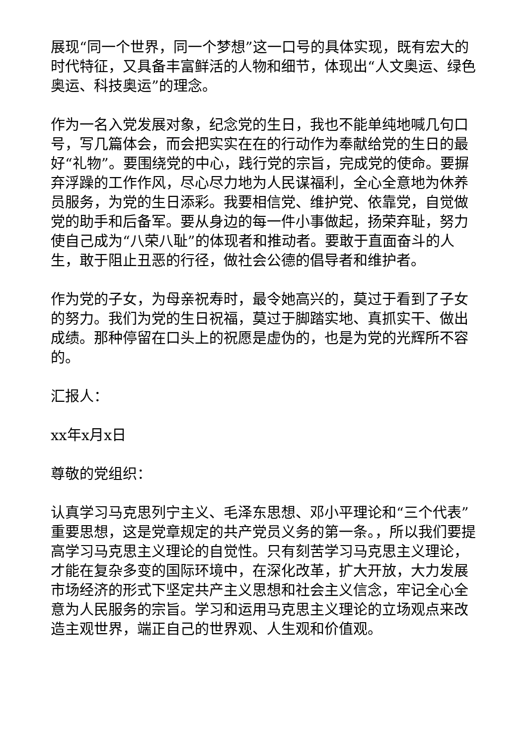展现“同一个世界，同一个梦想”这一口号的具体实现，既有宏大的时代特征，又具备丰富鲜活的人物和细节，体现出“人文奥运、绿色奥运、科技奥运”的理念。
作为一名入党发展对象，纪念党的生日，我也不能单纯地喊几句口号，写几篇体会，而会把实实在在的行动作为奉献给党的生日的最好“礼物”。要围绕党的中心，践行党的宗旨，完成党的使命。要摒弃浮躁的工作作风，尽心尽力地为人民谋福利，全心全意地为休养员服务，为党的生日添彩。我要相信党、维护党、依靠党，自觉做党的助手和后备军。要从身边的每一件小事做起，扬荣弃耻，努力使自己成为“八荣八耻”的体现者和推动者。要敢于直面奋斗的人生，敢于阻止丑恶的行径，做社会公德的倡导者和维护者。
作为党的子女，为母亲祝寿时，最令她高兴的，莫过于看到了子女的努力。我们为党的生日祝福，莫过于脚踏实地、真抓实干、做出成绩。那种停留在口头上的祝愿是虚伪的，也是为党的光辉所不容的。
汇报人：
xx年x月x日
尊敬的党组织：
认真学习马克思列宁主义、毛泽东思想、邓小平理论和“三个代表”重要思想，这是党章规定的共产党员义务的第一条。，所以我们要提高学习马克思主义理论的自觉性。只有刻苦学习马克思主义理论，才能在复杂多变的国际环境中，在深化改革，扩大开放，大力发展市场经济的形式下坚定共产主义思想和社会主义信念，牢记全心全意为人民服务的宗旨。学习和运用马克思主义理论的立场观点来改造主观世界，端正自己的世界观、人生观和价值观。